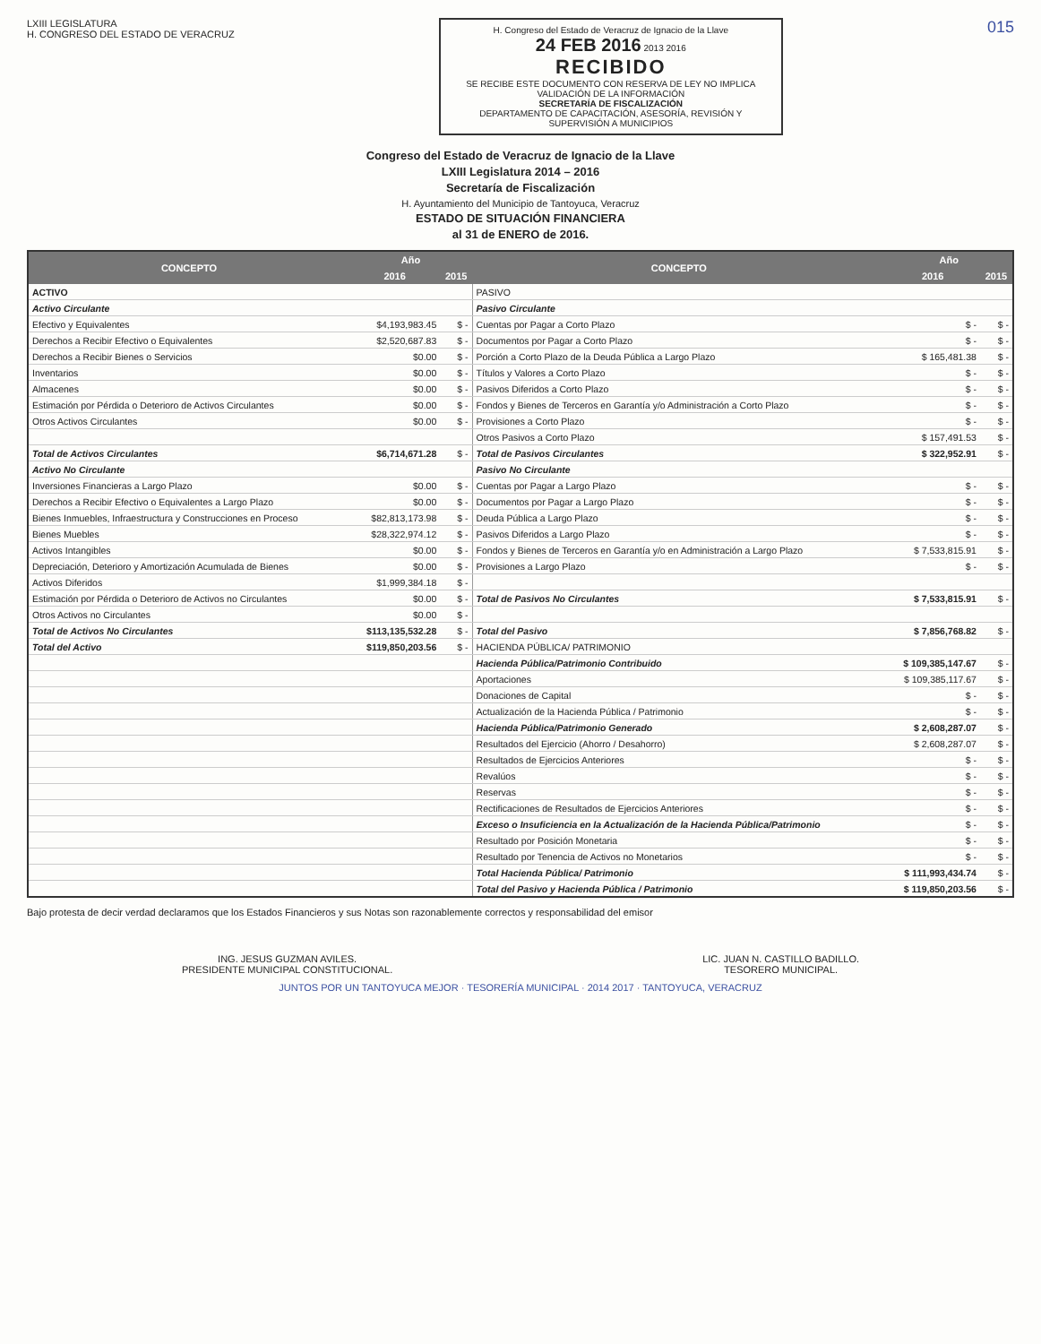LXIII LEGISLATURA
H. CONGRESO DEL ESTADO DE VERACRUZ
H. Congreso del Estado de Veracruz de Ignacio de la Llave
24 FEB 2016 2013 2016
RECIBIDO
SE RECIBE ESTE DOCUMENTO CON RESERVA DE LEY NO IMPLICA VALIDACIÓN DE LA INFORMACIÓN
SECRETARÍA DE FISCALIZACIÓN
DEPARTAMENTO DE CAPACITACIÓN, ASESORÍA, REVISIÓN Y SUPERVISIÓN A MUNICIPIOS
015
Congreso del Estado de Veracruz de Ignacio de la Llave
LXIII Legislatura 2014 – 2016
Secretaría de Fiscalización
H. Ayuntamiento del Municipio de Tantoyuca, Veracruz
ESTADO DE SITUACIÓN FINANCIERA
al 31 de ENERO de 2016.
| CONCEPTO | Año | | CONCEPTO | Año | |
| --- | --- | --- | --- | --- | --- |
| | 2016 | 2015 | | 2016 | 2015 |
| ACTIVO | | | PASIVO | | |
| Activo Circulante | | | Pasivo Circulante | | |
| Efectivo y Equivalentes | $4,193,983.45 | $ - | Cuentas por Pagar a Corto Plazo | $ - | $ - |
| Derechos a Recibir Efectivo o Equivalentes | $2,520,687.83 | $ - | Documentos por Pagar a Corto Plazo | $ - | $ - |
| Derechos a Recibir Bienes o Servicios | $0.00 | $ - | Porción a Corto Plazo de la Deuda Pública a Largo Plazo | $ 165,481.38 | $ - |
| Inventarios | $0.00 | $ - | Títulos y Valores a Corto Plazo | $ - | $ - |
| Almacenes | $0.00 | $ - | Pasivos Diferidos a Corto Plazo | $ - | $ - |
| Estimación por Pérdida o Deterioro de Activos Circulantes | $0.00 | $ - | Fondos y Bienes de Terceros en Garantía y/o Administración a Corto Plazo | $ - | $ - |
| Otros Activos Circulantes | $0.00 | $ - | Provisiones a Corto Plazo | $ - | $ - |
| | | | Otros Pasivos a Corto Plazo | $ 157,491.53 | $ - |
| Total de Activos Circulantes | $6,714,671.28 | $ - | Total de Pasivos Circulantes | $ 322,952.91 | $ - |
| Activo No Circulante | | | Pasivo No Circulante | | |
| Inversiones Financieras a Largo Plazo | $0.00 | $ - | Cuentas por Pagar a Largo Plazo | $ - | $ - |
| Derechos a Recibir Efectivo o Equivalentes a Largo Plazo | $0.00 | $ - | Documentos por Pagar a Largo Plazo | $ - | $ - |
| Bienes Inmuebles, Infraestructura y Construcciones en Proceso | $82,813,173.98 | $ - | Deuda Pública a Largo Plazo | $ - | $ - |
| Bienes Muebles | $28,322,974.12 | $ - | Pasivos Diferidos a Largo Plazo | $ - | $ - |
| Activos Intangibles | $0.00 | $ - | Fondos y Bienes de Terceros en Garantía y/o en Administración a Largo Plazo | $ 7,533,815.91 | $ - |
| Depreciación, Deterioro y Amortización Acumulada de Bienes | $0.00 | $ - | Provisiones a Largo Plazo | $ - | $ - |
| Activos Diferidos | $1,999,384.18 | $ - | | | |
| Estimación por Pérdida o Deterioro de Activos no Circulantes | $0.00 | $ - | Total de Pasivos No Circulantes | $ 7,533,815.91 | $ - |
| Otros Activos no Circulantes | $0.00 | $ - | | | |
| Total de Activos No Circulantes | $113,135,532.28 | $ - | Total del Pasivo | $ 7,856,768.82 | $ - |
| Total del Activo | $119,850,203.56 | $ - | HACIENDA PÚBLICA/ PATRIMONIO | | |
| | | | Hacienda Pública/Patrimonio Contribuido | $ 109,385,147.67 | $ - |
| | | | Aportaciones | $ 109,385,117.67 | $ - |
| | | | Donaciones de Capital | $ - | $ - |
| | | | Actualización de la Hacienda Pública / Patrimonio | $ - | $ - |
| | | | Hacienda Pública/Patrimonio Generado | $ 2,608,287.07 | $ - |
| | | | Resultados del Ejercicio (Ahorro / Desahorro) | $ 2,608,287.07 | $ - |
| | | | Resultados de Ejercicios Anteriores | $ - | $ - |
| | | | Revalúos | $ - | $ - |
| | | | Reservas | $ - | $ - |
| | | | Rectificaciones de Resultados de Ejercicios Anteriores | $ - | $ - |
| | | | Exceso o Insuficiencia en la Actualización de la Hacienda Pública/Patrimonio | $ - | $ - |
| | | | Resultado por Posición Monetaria | $ - | $ - |
| | | | Resultado por Tenencia de Activos no Monetarios | $ - | $ - |
| | | | Total Hacienda Pública/ Patrimonio | $ 111,993,434.74 | $ - |
| | | | Total del Pasivo y Hacienda Pública / Patrimonio | $ 119,850,203.56 | $ - |
Bajo protesta de decir verdad declaramos que los Estados Financieros y sus Notas son razonablemente correctos y responsabilidad del emisor
ING. JESUS GUZMAN AVILES.
PRESIDENTE MUNICIPAL CONSTITUCIONAL.
LIC. JUAN N. CASTILLO BADILLO.
TESORERO MUNICIPAL.
JUNTOS POR UN TANTOYUCA MEJOR · TESORERÍA MUNICIPAL · 2014 2017 · TANTOYUCA, VERACRUZ